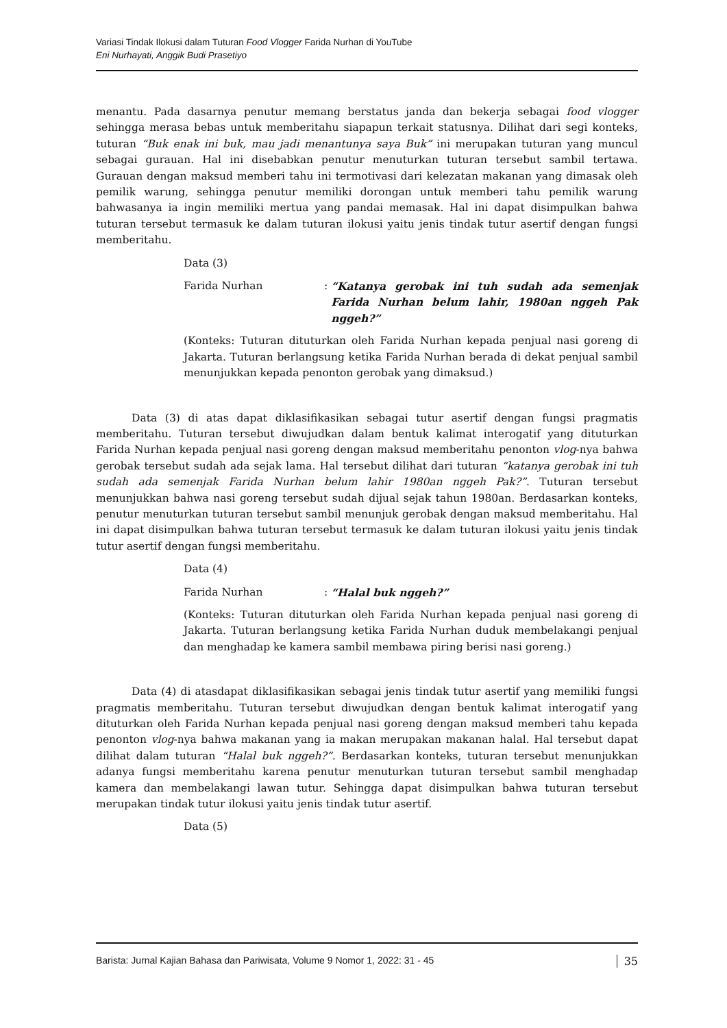Variasi Tindak Ilokusi dalam Tuturan Food Vlogger Farida Nurhan di YouTube
Eni Nurhayati, Anggik Budi Prasetiyo
menantu. Pada dasarnya penutur memang berstatus janda dan bekerja sebagai food vlogger sehingga merasa bebas untuk memberitahu siapapun terkait statusnya. Dilihat dari segi konteks, tuturan “Buk enak ini buk, mau jadi menantunya saya Buk” ini merupakan tuturan yang muncul sebagai gurauan. Hal ini disebabkan penutur menuturkan tuturan tersebut sambil tertawa. Gurauan dengan maksud memberi tahu ini termotivasi dari kelezatan makanan yang dimasak oleh pemilik warung, sehingga penutur memiliki dorongan untuk memberi tahu pemilik warung bahwasanya ia ingin memiliki mertua yang pandai memasak. Hal ini dapat disimpulkan bahwa tuturan tersebut termasuk ke dalam tuturan ilokusi yaitu jenis tindak tutur asertif dengan fungsi memberitahu.
Data (3)
Farida Nurhan: “Katanya gerobak ini tuh sudah ada semenjak Farida Nurhan belum lahir, 1980an nggeh Pak nggeh?”
(Konteks: Tuturan dituturkan oleh Farida Nurhan kepada penjual nasi goreng di Jakarta. Tuturan berlangsung ketika Farida Nurhan berada di dekat penjual sambil menunjukkan kepada penonton gerobak yang dimaksud.)
Data (3) di atas dapat diklasifikasikan sebagai tutur asertif dengan fungsi pragmatis memberitahu. Tuturan tersebut diwujudkan dalam bentuk kalimat interogatif yang dituturkan Farida Nurhan kepada penjual nasi goreng dengan maksud memberitahu penonton vlog-nya bahwa gerobak tersebut sudah ada sejak lama. Hal tersebut dilihat dari tuturan “katanya gerobak ini tuh sudah ada semenjak Farida Nurhan belum lahir 1980an nggeh Pak?”. Tuturan tersebut menunjukkan bahwa nasi goreng tersebut sudah dijual sejak tahun 1980an. Berdasarkan konteks, penutur menuturkan tuturan tersebut sambil menunjuk gerobak dengan maksud memberitahu. Hal ini dapat disimpulkan bahwa tuturan tersebut termasuk ke dalam tuturan ilokusi yaitu jenis tindak tutur asertif dengan fungsi memberitahu.
Data (4)
Farida Nurhan: “Halal buk nggeh?”
(Konteks: Tuturan dituturkan oleh Farida Nurhan kepada penjual nasi goreng di Jakarta. Tuturan berlangsung ketika Farida Nurhan duduk membelakangi penjual dan menghadap ke kamera sambil membawa piring berisi nasi goreng.)
Data (4) di atasdapat diklasifikasikan sebagai jenis tindak tutur asertif yang memiliki fungsi pragmatis memberitahu. Tuturan tersebut diwujudkan dengan bentuk kalimat interogatif yang dituturkan oleh Farida Nurhan kepada penjual nasi goreng dengan maksud memberi tahu kepada penonton vlog-nya bahwa makanan yang ia makan merupakan makanan halal. Hal tersebut dapat dilihat dalam tuturan “Halal buk nggeh?”. Berdasarkan konteks, tuturan tersebut menunjukkan adanya fungsi memberitahu karena penutur menuturkan tuturan tersebut sambil menghadap kamera dan membelakangi lawan tutur. Sehingga dapat disimpulkan bahwa tuturan tersebut merupakan tindak tutur ilokusi yaitu jenis tindak tutur asertif.
Data (5)
Barista: Jurnal Kajian Bahasa dan Pariwisata, Volume 9 Nomor 1, 2022: 31 - 45 35